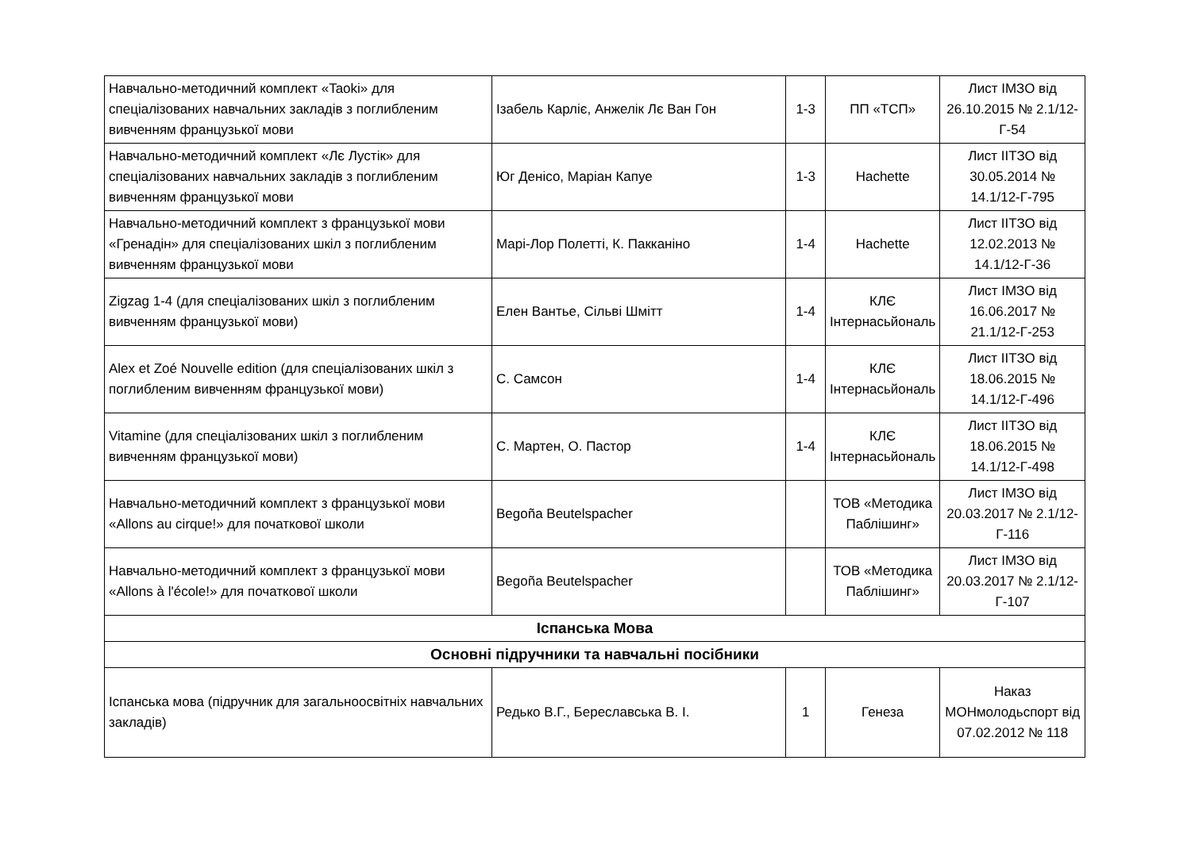| Навчально-методичний комплект «Taoki» для спеціалізованих навчальних закладів з поглибленим вивченням французької мови | Ізабель Карліє, Анжелік Лє Ван Гон | 1-3 | ПП «ТСП» | Лист ІМЗО від 26.10.2015 № 2.1/12-Г-54 |
| Навчально-методичний комплект «Лє Лустік» для спеціалізованих навчальних закладів з поглибленим вивченням французької мови | Юг Денісо, Маріан Капуе | 1-3 | Hachette | Лист ІІТЗО від 30.05.2014 № 14.1/12-Г-795 |
| Навчально-методичний комплект з французької мови «Гренадін» для спеціалізованих шкіл з поглибленим вивченням французької мови | Марі-Лор Полетті, К. Пакканіно | 1-4 | Hachette | Лист ІІТЗО від 12.02.2013 № 14.1/12-Г-36 |
| Zigzag 1-4 (для спеціалізованих шкіл з поглибленим вивченням французької мови) | Елен Вантье, Сільві Шмітт | 1-4 | КЛЄ Інтернасьйональ | Лист ІМЗО від 16.06.2017 № 21.1/12-Г-253 |
| Alex et Zoé Nouvelle edition (для спеціалізованих шкіл з поглибленим вивченням французької мови) | С. Самсон | 1-4 | КЛЄ Інтернасьйональ | Лист ІІТЗО від 18.06.2015 № 14.1/12-Г-496 |
| Vitamine (для спеціалізованих шкіл з поглибленим вивченням французької мови) | С. Мартен, О. Пастор | 1-4 | КЛЄ Інтернасьйональ | Лист ІІТЗО від 18.06.2015 № 14.1/12-Г-498 |
| Навчально-методичний комплект з французької мови «Allons au cirque!» для початкової школи | Begoña Beutelspacher | | ТОВ «Методика Паблішинг» | Лист ІМЗО від 20.03.2017 № 2.1/12-Г-116 |
| Навчально-методичний комплект з французької мови «Allons à l'école!» для початкової школи | Begoña Beutelspacher | | ТОВ «Методика Паблішинг» | Лист ІМЗО від 20.03.2017 № 2.1/12-Г-107 |
| Іспанська Мова | | | | |
| Основні підручники та навчальні посібники | | | | |
| Іспанська мова (підручник для загальноосвітніх навчальних закладів) | Редько В.Г., Береславська В. І. | 1 | Генеза | Наказ МОНмолодьспорт від 07.02.2012 № 118 |